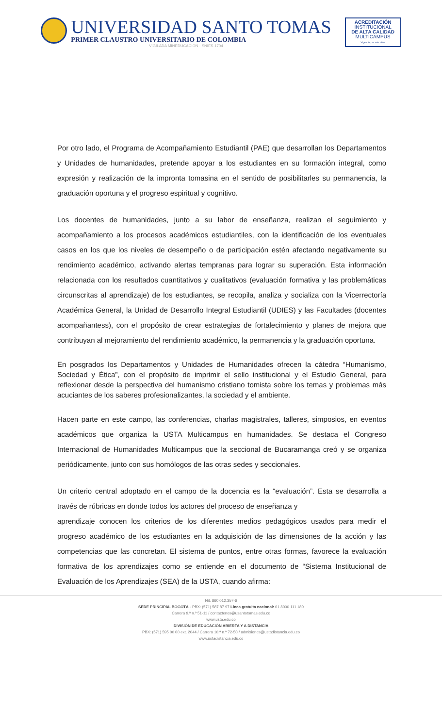UNIVERSIDAD SANTO TOMAS
PRIMER CLAUSTRO UNIVERSITARIO DE COLOMBIA
VIGILADA MINEDUCACIÓN · SNIES 1704
ACREDITACIÓN
INSTITUCIONAL
DE ALTA CALIDAD
MULTICAMPUS
Vigencia por seis años
Por otro lado, el Programa de Acompañamiento Estudiantil (PAE) que desarrollan los Departamentos y Unidades de humanidades, pretende apoyar a los estudiantes en su formación integral, como expresión y realización de la impronta tomasina en el sentido de posibilitarles su permanencia, la graduación oportuna y el progreso espiritual y cognitivo.
Los docentes de humanidades, junto a su labor de enseñanza, realizan el seguimiento y acompañamiento a los procesos académicos estudiantiles, con la identificación de los eventuales casos en los que los niveles de desempeño o de participación estén afectando negativamente su rendimiento académico, activando alertas tempranas para lograr su superación. Esta información relacionada con los resultados cuantitativos y cualitativos (evaluación formativa y las problemáticas circunscritas al aprendizaje) de los estudiantes, se recopila, analiza y socializa con la Vicerrectoría Académica General, la Unidad de Desarrollo Integral Estudiantil (UDIES) y las Facultades (docentes acompañantess), con el propósito de crear estrategias de fortalecimiento y planes de mejora que contribuyan al mejoramiento del rendimiento académico, la permanencia y la graduación oportuna.
En posgrados los Departamentos y Unidades de Humanidades ofrecen la cátedra “Humanismo, Sociedad y Ética”, con el propósito de imprimir el sello institucional y el Estudio General, para reflexionar desde la perspectiva del humanismo cristiano tomista sobre los temas y problemas más acuciantes de los saberes profesionalizantes, la sociedad y el ambiente.
Hacen parte en este campo, las conferencias, charlas magistrales, talleres, simposios, en eventos académicos que organiza la USTA Multicampus en humanidades. Se destaca el Congreso Internacional de Humanidades Multicampus que la seccional de Bucaramanga creó y se organiza periódicamente, junto con sus homólogos de las otras sedes y seccionales.
Un criterio central adoptado en el campo de la docencia es la “evaluación”. Esta se desarrolla a través de rúbricas en donde todos los actores del proceso de enseñanza y
aprendizaje conocen los criterios de los diferentes medios pedagógicos usados para medir el progreso académico de los estudiantes en la adquisición de las dimensiones de la acción y las competencias que las concretan. El sistema de puntos, entre otras formas, favorece la evaluación formativa de los aprendizajes como se entiende en el documento de “Sistema Institucional de Evaluación de los Aprendizajes (SEA) de la USTA, cuando afirma:
Nit. 860.012.357-6
SEDE PRINCIPAL BOGOTÁ - PBX: (571) 587 87 97 Línea gratuita nacional: 01 8000 111 180
Carrera 9.ª n.º 51-11 / contactenos@usantotomas.edu.co
www.usta.edu.co
DIVISIÓN DE EDUCACIÓN ABIERTA Y A DISTANCIA
PBX: (571) 595 00 00 ext. 2044 / Carrera 10.ª n.º 72-50 / admisiones@ustadistancia.edu.co
www.ustadistancia.edu.co